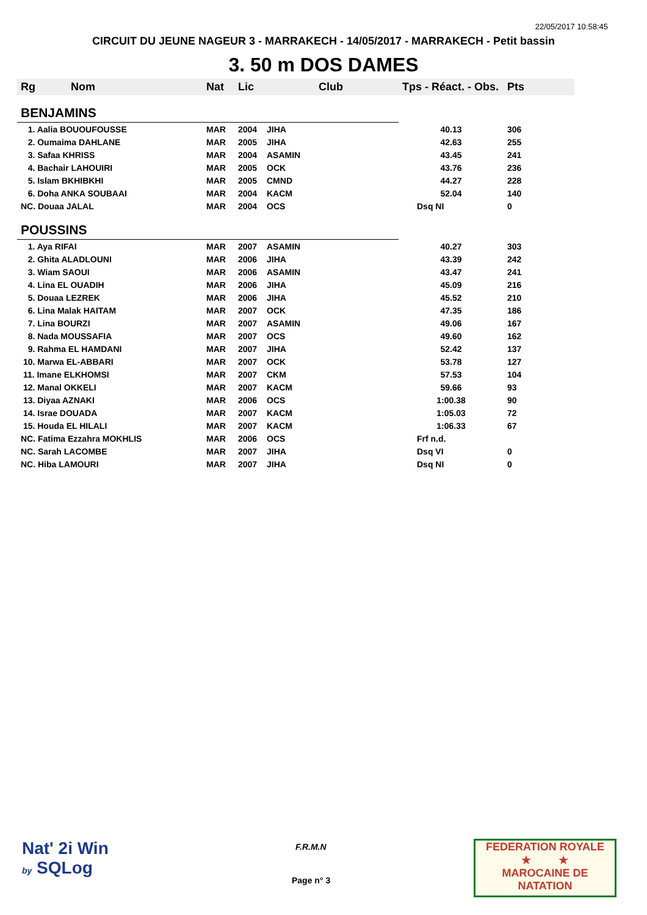22/05/2017 10:58:45
CIRCUIT DU JEUNE NAGEUR 3 - MARRAKECH - 14/05/2017 - MARRAKECH - Petit bassin
3. 50 m DOS DAMES
| Rg | Nom | Nat | Lic | Club | Tps - Réact. - Obs. | Pts |
| --- | --- | --- | --- | --- | --- | --- |
| BENJAMINS | | | | | | |
| 1. Aalia BOUOUFOUSSE | | MAR | 2004 | JIHA | 40.13 | 306 |
| 2. Oumaima DAHLANE | | MAR | 2005 | JIHA | 42.63 | 255 |
| 3. Safaa KHRISS | | MAR | 2004 | ASAMIN | 43.45 | 241 |
| 4. Bachair LAHOUIRI | | MAR | 2005 | OCK | 43.76 | 236 |
| 5. Islam BKHIBKHI | | MAR | 2005 | CMND | 44.27 | 228 |
| 6. Doha ANKA SOUBAAI | | MAR | 2004 | KACM | 52.04 | 140 |
| NC. Douaa JALAL | | MAR | 2004 | OCS | Dsq NI | 0 |
| POUSSINS | | | | | | |
| 1. Aya RIFAI | | MAR | 2007 | ASAMIN | 40.27 | 303 |
| 2. Ghita ALADLOUNI | | MAR | 2006 | JIHA | 43.39 | 242 |
| 3. Wiam SAOUI | | MAR | 2006 | ASAMIN | 43.47 | 241 |
| 4. Lina EL OUADIH | | MAR | 2006 | JIHA | 45.09 | 216 |
| 5. Douaa LEZREK | | MAR | 2006 | JIHA | 45.52 | 210 |
| 6. Lina Malak HAITAM | | MAR | 2007 | OCK | 47.35 | 186 |
| 7. Lina BOURZI | | MAR | 2007 | ASAMIN | 49.06 | 167 |
| 8. Nada MOUSSAFIA | | MAR | 2007 | OCS | 49.60 | 162 |
| 9. Rahma EL HAMDANI | | MAR | 2007 | JIHA | 52.42 | 137 |
| 10. Marwa EL-ABBARI | | MAR | 2007 | OCK | 53.78 | 127 |
| 11. Imane ELKHOMSI | | MAR | 2007 | CKM | 57.53 | 104 |
| 12. Manal OKKELI | | MAR | 2007 | KACM | 59.66 | 93 |
| 13. Diyaa AZNAKI | | MAR | 2006 | OCS | 1:00.38 | 90 |
| 14. Israe DOUADA | | MAR | 2007 | KACM | 1:05.03 | 72 |
| 15. Houda EL HILALI | | MAR | 2007 | KACM | 1:06.33 | 67 |
| NC. Fatima Ezzahra MOKHLIS | | MAR | 2006 | OCS | Frf n.d. | |
| NC. Sarah LACOMBE | | MAR | 2007 | JIHA | Dsq VI | 0 |
| NC. Hiba LAMOURI | | MAR | 2007 | JIHA | Dsq NI | 0 |
Nat' 2i Win
by SQLog
F.R.M.N
Page n° 3
FEDERATION ROYALE
★ ★
MAROCAINE DE NATATION